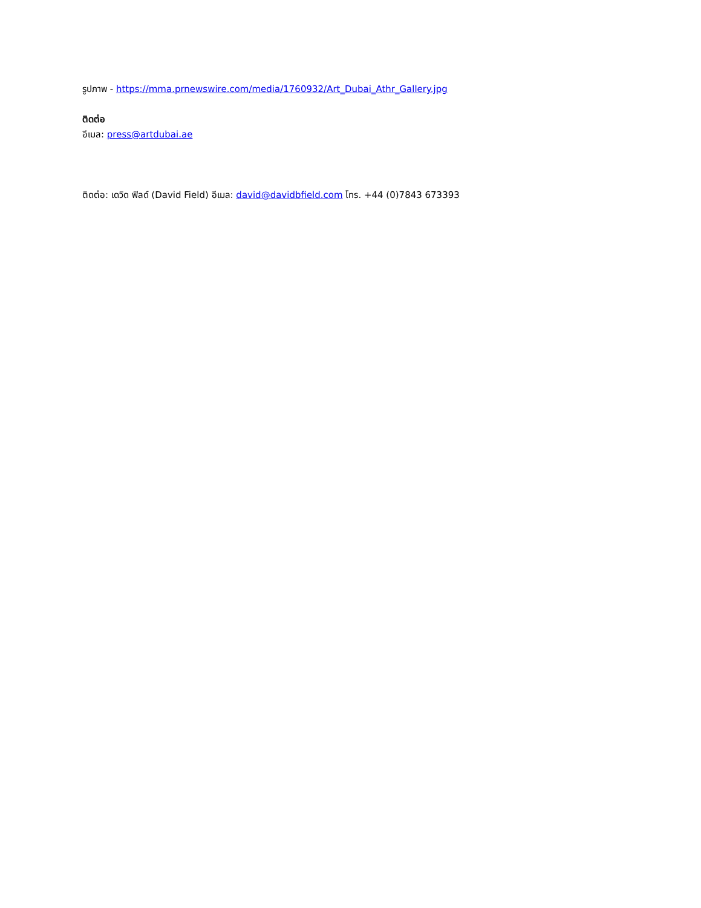รูปภาพ - https://mma.prnewswire.com/media/1760932/Art_Dubai_Athr_Gallery.jpg
ติดต่อ
อีเมล: press@artdubai.ae
ติดต่อ: เดวิด ฟิลด์ (David Field) อีเมล: david@davidbfield.com โทร. +44 (0)7843 673393